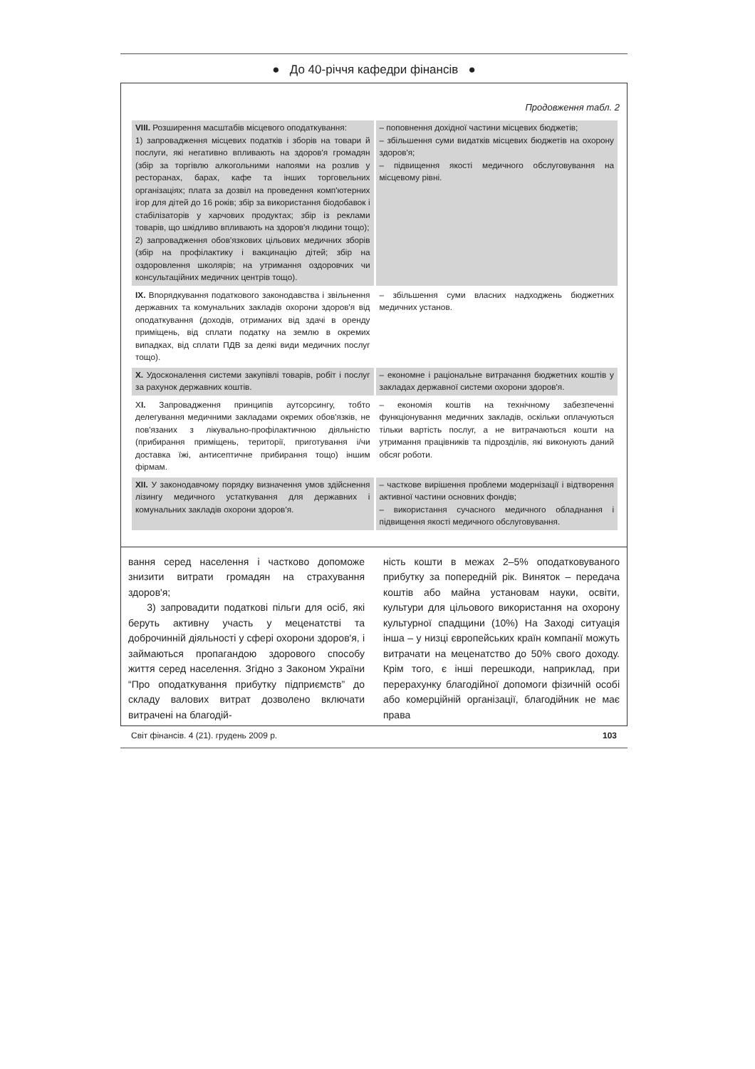● До 40-річчя кафедри фінансів ●
Продовження табл. 2
| VIII. Розширення масштабів місцевого оподаткування: 1) запровадження місцевих податків і зборів на товари й послуги, які негативно впливають на здоров'я громадян (збір за торгівлю алкогольними напоями на розлив у ресторанах, барах, кафе та інших торговельних організаціях; плата за дозвіл на проведення комп'ютерних ігор для дітей до 16 років; збір за використання біодобавок і стабілізаторів у харчових продуктах; збір із реклами товарів, що шкідливо впливають на здоров'я людини тощо); 2) запровадження обов'язкових цільових медичних зборів (збір на профілактику і вакцинацію дітей; збір на оздоровлення школярів; на утримання оздоровчих чи консультаційних медичних центрів тощо). | – поповнення дохідної частини місцевих бюджетів; – збільшення суми видатків місцевих бюджетів на охорону здоров'я; – підвищення якості медичного обслуговування на місцевому рівні. |
| IX. Впорядкування податкового законодавства і звільнення державних та комунальних закладів охорони здоров'я від оподаткування (доходів, отриманих від здачі в оренду приміщень, від сплати податку на землю в окремих випадках, від сплати ПДВ за деякі види медичних послуг тощо). | – збільшення суми власних надходжень бюджетних медичних установ. |
| X. Удосконалення системи закупівлі товарів, робіт і послуг за рахунок державних коштів. | – економне і раціональне витрачання бюджетних коштів у закладах державної системи охорони здоров'я. |
| X I. Запровадження принципів аутсорсингу, тобто делегування медичними закладами окремих обов'язків, не пов'язаних з лікувально-профілактичною діяльністю (прибирання приміщень, території, приготування і/чи доставка їжі, антисептичне прибирання тощо) іншим фірмам. | – економія коштів на технічному забезпеченні функціонування медичних закладів, оскільки оплачуються тільки вартість послуг, а не витрачаються кошти на утримання працівників та підрозділів, які виконують даний обсяг роботи. |
| XII. У законодавчому порядку визначення умов здійснення лізингу медичного устаткування для державних і комунальних закладів охорони здоров'я. | – часткове вирішення проблеми модернізації і відтворення активної частини основних фондів; – використання сучасного медичного обладнання і підвищення якості медичного обслуговування. |
вання серед населення і частково допоможе знизити витрати громадян на страхування здоров'я;
3) запровадити податкові пільги для осіб, які беруть активну участь у меценатстві та доброчинній діяльності у сфері охорони здоров'я, і займаються пропагандою здорового способу життя серед населення. Згідно з Законом України “Про оподаткування прибутку підприємств” до складу валових витрат дозволено включати витрачені на благодій-
ність кошти в межах 2–5% оподатковуваного прибутку за попередній рік. Виняток – передача коштів або майна установам науки, освіти, культури для цільового використання на охорону культурної спадщини (10%) На Заході ситуація інша – у низці європейських країн компанії можуть витрачати на меценатство до 50% свого доходу. Крім того, є інші перешкоди, наприклад, при перерахунку благодійної допомоги фізичній особі або комерційній організації, благодійник не має права
Світ фінансів. 4 (21). грудень 2009 р. 103